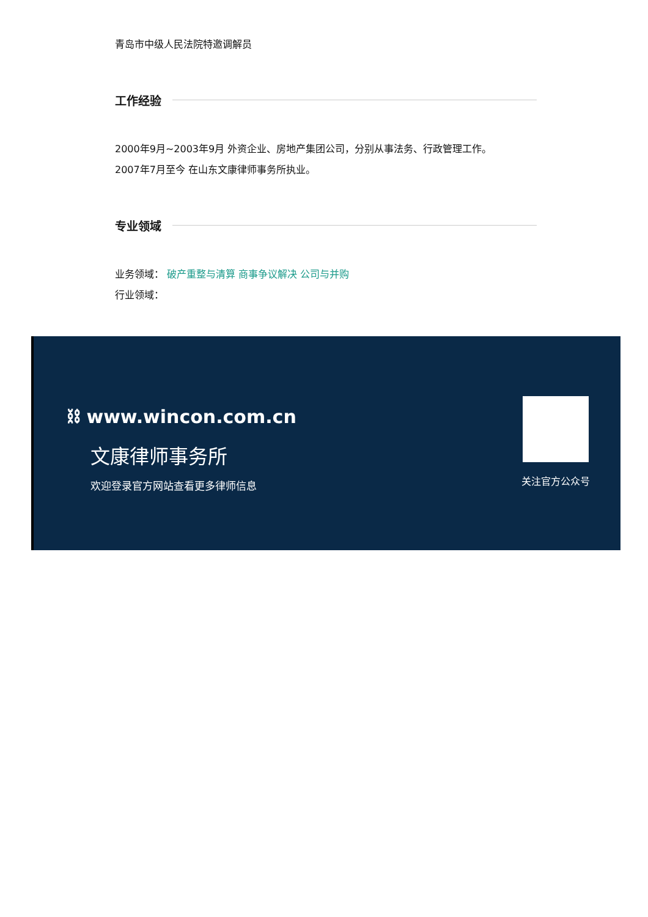青岛市中级人民法院特邀调解员
工作经验
2000年9月~2003年9月 外资企业、房地产集团公司，分别从事法务、行政管理工作。
2007年7月至今 在山东文康律师事务所执业。
专业领域
业务领域： 破产重整与清算 商事争议解决 公司与并购
行业领域：
⛓ www.wincon.com.cn
文康律师事务所
欢迎登录官方网站查看更多律师信息
关注官方公众号